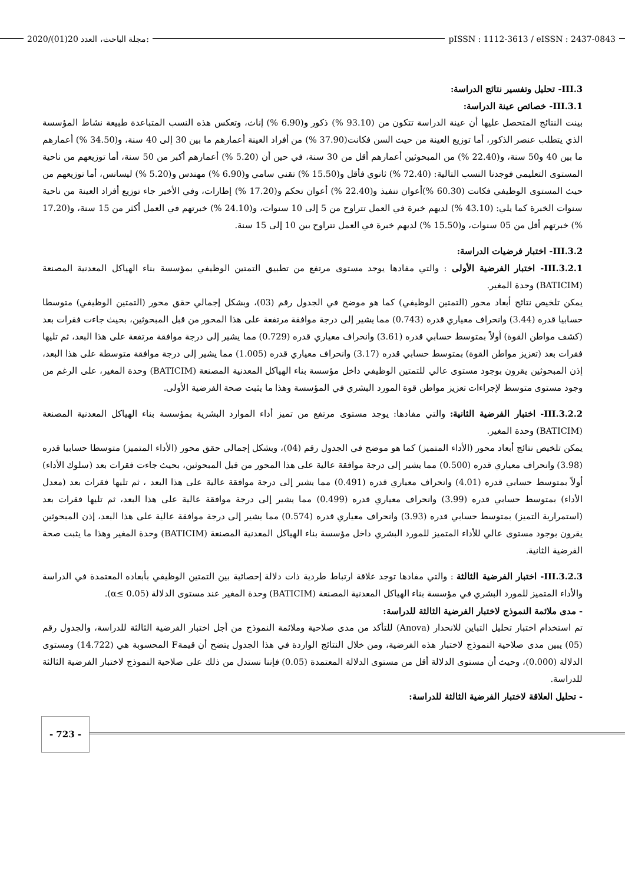2020/(01)20 مجلة الباحث، العدد: pISSN : 1112-3613 / eISSN : 2437-0843
III.3- تحليل وتفسير نتائج الدراسة:
III.3.1- خصائص عينة الدراسة:
بينت النتائج المتحصل عليها أن عينة الدراسة تتكون من (93.10 %) ذكور و(6.90 %) إناث، وتعكس هذه النسب المتباعدة طبيعة نشاط المؤسسة الذي يتطلب عنصر الذكور، أما توزيع العينة من حيث السن فكانت(37.90 %) من أفراد العينة أعمارهم ما بين 30 إلى 40 سنة، و(34.50 %) أعمارهم ما بين 40 و50 سنة، و(22.40 %) من المبحوثين أعمارهم أقل من 30 سنة، في حين أن (5.20 %) أعمارهم أكبر من 50 سنة، أما توزيعهم من ناحية المستوى التعليمي فوجدنا النسب التالية: (72.40 %) ثانوي فأقل و(15.50 %) تقني سامي و(6.90 %) مهندس و(5.20 %) ليسانس، أما توزيعهم من حيث المستوى الوظيفي فكانت (60.30 %)أعوان تنفيذ و(22.40 %) أعوان تحكم و(17.20 %) إطارات، وفي الأخير جاء توزيع أفراد العينة من ناحية سنوات الخبرة كما يلي: (43.10 %) لديهم خبرة في العمل تتراوح من 5 إلى 10 سنوات، و(24.10 %) خبرتهم في العمل أكثر من 15 سنة، و(17.20 %) خبرتهم أقل من 05 سنوات، و(15.50 %) لديهم خبرة في العمل تتراوح بين 10 إلى 15 سنة.
III.3.2- اختبار فرضيات الدراسة:
III.3.2.1- اختبار الفرضية الأولى : والتي مفادها يوجد مستوى مرتفع من تطبيق التمتين الوظيفي بمؤسسة بناء الهياكل المعدنية المصنعة (BATICIM) وحدة المغير.
يمكن تلخيص نتائج أبعاد محور (التمتين الوظيفي) كما هو موضح في الجدول رقم (03)، وبشكل إجمالي حقق محور (التمتين الوظيفي) متوسطا حسابيا قدره (3.44) وانحراف معياري قدره (0.743) مما يشير إلى درجة موافقة مرتفعة على هذا المحور من قبل المبحوثين، بحيث جاءت فقرات بعد (كشف مواطن القوة) أولاً بمتوسط حسابي قدره (3.61) وانحراف معياري قدره (0.729) مما يشير إلى درجة موافقة مرتفعة على هذا البعد، ثم تليها فقرات بعد (تعزيز مواطن القوة) بمتوسط حسابي قدره (3.17) وانحراف معياري قدره (1.005) مما يشير إلى درجة موافقة متوسطة على هذا البعد، إذن المبحوثين يقرون بوجود مستوى عالي للتمتين الوظيفي داخل مؤسسة بناء الهياكل المعدنية المصنعة (BATICIM) وحدة المغير، على الرغم من وجود مستوى متوسط لإجراءات تعزيز مواطن قوة المورد البشري في المؤسسة وهذا ما يثبت صحة الفرضية الأولى.
III.3.2.2- اختبار الفرضية الثانية: والتي مفادها: يوجد مستوى مرتفع من تميز أداء الموارد البشرية بمؤسسة بناء الهياكل المعدنية المصنعة (BATICIM) وحدة المغير.
يمكن تلخيص نتائج أبعاد محور (الأداء المتميز) كما هو موضح في الجدول رقم (04)، وبشكل إجمالي حقق محور (الأداء المتميز) متوسطا حسابيا قدره (3.98) وانحراف معياري قدره (0.500) مما يشير إلى درجة موافقة عالية على هذا المحور من قبل المبحوثين، بحيث جاءت فقرات بعد (سلوك الأداء) أولاً بمتوسط حسابي قدره (4.01) وانحراف معياري قدره (0.491) مما يشير إلى درجة موافقة عالية على هذا البعد ، ثم تليها فقرات بعد (معدل الأداء) بمتوسط حسابي قدره (3.99) وانحراف معياري قدره (0.499) مما يشير إلى درجة موافقة عالية على هذا البعد، ثم تليها فقرات بعد (استمرارية التميز) بمتوسط حسابي قدره (3.93) وانحراف معياري قدره (0.574) مما يشير إلى درجة موافقة عالية على هذا البعد، إذن المبحوثين يقرون بوجود مستوى عالي للأداء المتميز للمورد البشري داخل مؤسسة بناء الهياكل المعدنية المصنعة (BATICIM) وحدة المغير وهذا ما يثبت صحة الفرضية الثانية.
III.3.2.3- اختبار الفرضية الثالثة : والتي مفادها توجد علاقة ارتباط طردية ذات دلالة إحصائية بين التمتين الوظيفي بأبعاده المعتمدة في الدراسة والأداء المتميز للمورد البشري في مؤسسة بناء الهياكل المعدنية المصنعة (BATICIM) وحدة المغير عند مستوى الدلالة (α≤ 0.05).
- مدى ملائمة النموذج لاختبار الفرضية الثالثة للدراسة:
تم استخدام اختبار تحليل التباين للانحدار (Anova) للتأكد من مدى صلاحية وملائمة النموذج من أجل اختبار الفرضية الثالثة للدراسة، والجدول رقم (05) يبين مدى صلاحية النموذج لاختبار هذه الفرضية، ومن خلال النتائج الواردة في هذا الجدول يتضح أن قيمةF المحسوبة هي (14.722) ومستوى الدلالة (0.000)، وحيث أن مستوى الدلالة أقل من مستوى الدلالة المعتمدة (0.05) فإننا نستدل من ذلك على صلاحية النموذج لاختبار الفرضية الثالثة للدراسة.
- تحليل العلاقة لاختبار الفرضية الثالثة للدراسة:
- 723 -